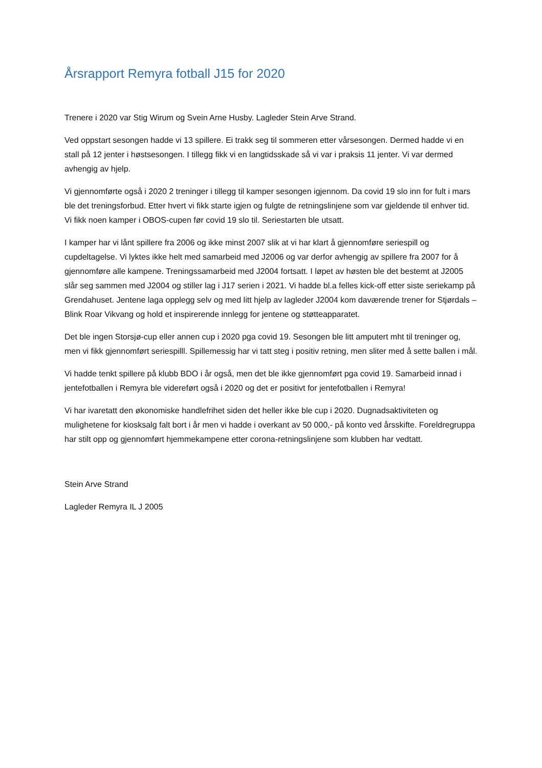Årsrapport Remyra fotball J15 for 2020
Trenere i 2020 var Stig Wirum og Svein Arne Husby. Lagleder Stein Arve Strand.
Ved oppstart sesongen hadde vi 13 spillere. Ei trakk seg til sommeren etter vårsesongen. Dermed hadde vi en stall på 12 jenter i høstsesongen. I tillegg fikk vi en langtidsskade så vi var i praksis 11 jenter. Vi var dermed avhengig av hjelp.
Vi gjennomførte også i 2020 2 treninger i tillegg til kamper sesongen igjennom. Da covid 19 slo inn for fult i mars ble det treningsforbud. Etter hvert vi fikk starte igjen og fulgte de retningslinjene som var gjeldende til enhver tid. Vi fikk noen kamper i OBOS-cupen før covid 19 slo til. Seriestarten ble utsatt.
I kamper har vi lånt spillere fra 2006 og ikke minst 2007 slik at vi har klart å gjennomføre seriespill og cupdeltagelse. Vi lyktes ikke helt med samarbeid med J2006 og var derfor avhengig av spillere fra 2007 for å gjennomføre alle kampene. Treningssamarbeid med J2004 fortsatt. I løpet av høsten ble det bestemt at J2005 slår seg sammen med J2004 og stiller lag i J17 serien i 2021. Vi hadde bl.a felles kick-off etter siste seriekamp på Grendahuset. Jentene laga opplegg selv og med litt hjelp av lagleder J2004 kom daværende trener for Stjørdals – Blink Roar Vikvang og hold et inspirerende innlegg for jentene og støtteapparatet.
Det ble ingen Storsjø-cup eller annen cup i 2020 pga covid 19. Sesongen ble litt amputert mht til treninger og, men vi fikk gjennomført seriespilll. Spillemessig har vi tatt steg i positiv retning, men sliter med å sette ballen i mål.
Vi hadde tenkt spillere på klubb BDO i år også, men det ble ikke gjennomført pga covid 19. Samarbeid innad i jentefotballen i Remyra ble videreført også i 2020 og det er positivt for jentefotballen i Remyra!
Vi har ivaretatt den økonomiske handlefrihet siden det heller ikke ble cup i 2020. Dugnadsaktiviteten og mulighetene for kiosksalg falt bort i år men vi hadde i overkant av 50 000,- på konto ved årsskifte. Foreldregruppa har stilt opp og gjennomført hjemmekampene etter corona-retningslinjene som klubben har vedtatt.
Stein Arve Strand
Lagleder Remyra IL J 2005